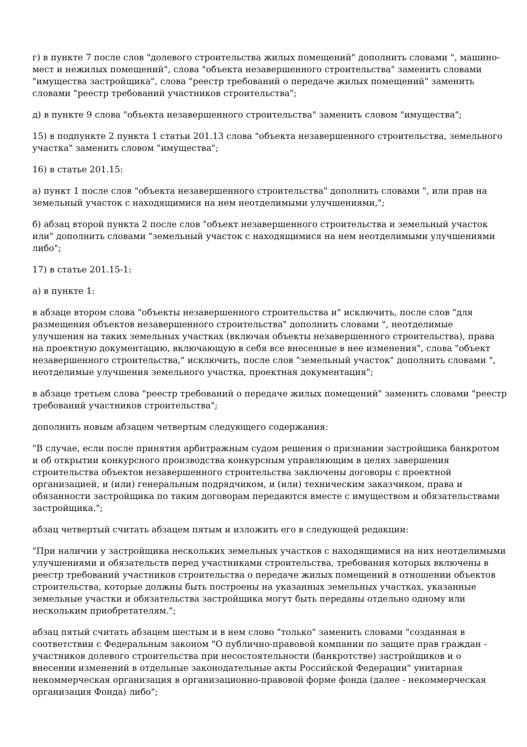г) в пункте 7 после слов "долевого строительства жилых помещений" дополнить словами ", машино-мест и нежилых помещений", слова "объекта незавершенного строительства" заменить словами "имущества застройщика", слова "реестр требований о передаче жилых помещений" заменить словами "реестр требований участников строительства";
д) в пункте 9 слова "объекта незавершенного строительства" заменить словом "имущества";
15) в подпункте 2 пункта 1 статьи 201.13 слова "объекта незавершенного строительства, земельного участка" заменить словом "имущества";
16) в статье 201.15:
а) пункт 1 после слов "объекта незавершенного строительства" дополнить словами ", или прав на земельный участок с находящимися на нем неотделимыми улучшениями,";
б) абзац второй пункта 2 после слов "объект незавершенного строительства и земельный участок или" дополнить словами "земельный участок с находящимися на нем неотделимыми улучшениями либо";
17) в статье 201.15-1:
а) в пункте 1:
в абзаце втором слова "объекты незавершенного строительства и" исключить, после слов "для размещения объектов незавершенного строительства" дополнить словами ", неотделимые улучшения на таких земельных участках (включая объекты незавершенного строительства), права на проектную документацию, включающую в себя все внесенные в нее изменения", слова "объект незавершенного строительства," исключить, после слов "земельный участок" дополнить словами ", неотделимые улучшения земельного участка, проектная документация";
в абзаце третьем слова "реестр требований о передаче жилых помещений" заменить словами "реестр требований участников строительства";
дополнить новым абзацем четвертым следующего содержания:
"В случае, если после принятия арбитражным судом решения о признании застройщика банкротом и об открытии конкурсного производства конкурсным управляющим в целях завершения строительства объектов незавершенного строительства заключены договоры с проектной организацией, и (или) генеральным подрядчиком, и (или) техническим заказчиком, права и обязанности застройщика по таким договорам передаются вместе с имуществом и обязательствами застройщика.";
абзац четвертый считать абзацем пятым и изложить его в следующей редакции:
"При наличии у застройщика нескольких земельных участков с находящимися на них неотделимыми улучшениями и обязательств перед участниками строительства, требования которых включены в реестр требований участников строительства о передаче жилых помещений в отношении объектов строительства, которые должны быть построены на указанных земельных участках, указанные земельные участки и обязательства застройщика могут быть переданы отдельно одному или нескольким приобретателям.";
абзац пятый считать абзацем шестым и в нем слово "только" заменить словами "созданная в соответствии с Федеральным законом "О публично-правовой компании по защите прав граждан - участников долевого строительства при несостоятельности (банкротстве) застройщиков и о внесении изменений в отдельные законодательные акты Российской Федерации" унитарная некоммерческая организация в организационно-правовой форме фонда (далее - некоммерческая организация Фонда) либо";